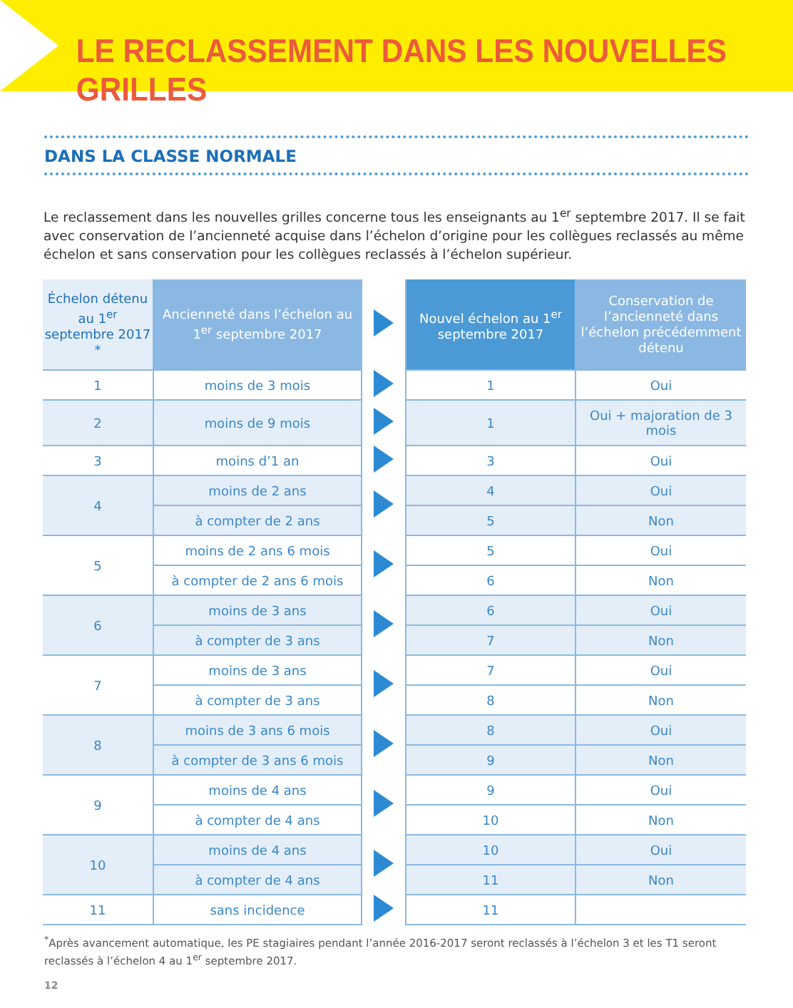LE RECLASSEMENT DANS LES NOUVELLES GRILLES
DANS LA CLASSE NORMALE
Le reclassement dans les nouvelles grilles concerne tous les enseignants au 1<sup>er</sup> septembre 2017. Il se fait avec conservation de l’ancienneté acquise dans l’échelon d’origine pour les collègues reclassés au même échelon et sans conservation pour les collègues reclassés à l’échelon supérieur.
| Échelon détenu au 1<sup>er</sup> septembre 2017 * | Ancienneté dans l’échelon au 1<sup>er</sup> septembre 2017 | | Nouvel échelon au 1<sup>er</sup> septembre 2017 | Conservation de l’ancienneté dans l’échelon précédemment détenu |
| --- | --- | --- | --- | --- |
| 1 | moins de 3 mois | | 1 | Oui |
| 2 | moins de 9 mois | | 1 | Oui + majoration de 3 mois |
| 3 | moins d’1 an | | 3 | Oui |
| 4 | moins de 2 ans | | 4 | Oui |
| | à compter de 2 ans | | 5 | Non |
| 5 | moins de 2 ans 6 mois | | 5 | Oui |
| | à compter de 2 ans 6 mois | | 6 | Non |
| 6 | moins de 3 ans | | 6 | Oui |
| | à compter de 3 ans | | 7 | Non |
| 7 | moins de 3 ans | | 7 | Oui |
| | à compter de 3 ans | | 8 | Non |
| 8 | moins de 3 ans 6 mois | | 8 | Oui |
| | à compter de 3 ans 6 mois | | 9 | Non |
| 9 | moins de 4 ans | | 9 | Oui |
| | à compter de 4 ans | | 10 | Non |
| 10 | moins de 4 ans | | 10 | Oui |
| | à compter de 4 ans | | 11 | Non |
| 11 | sans incidence | | 11 | |
<sup>*</sup> Après avancement automatique, les PE stagiaires pendant l’année 2016-2017 seront reclassés à l’échelon 3 et les T1 seront reclassés à l’échelon 4 au 1<sup>er</sup> septembre 2017.
12